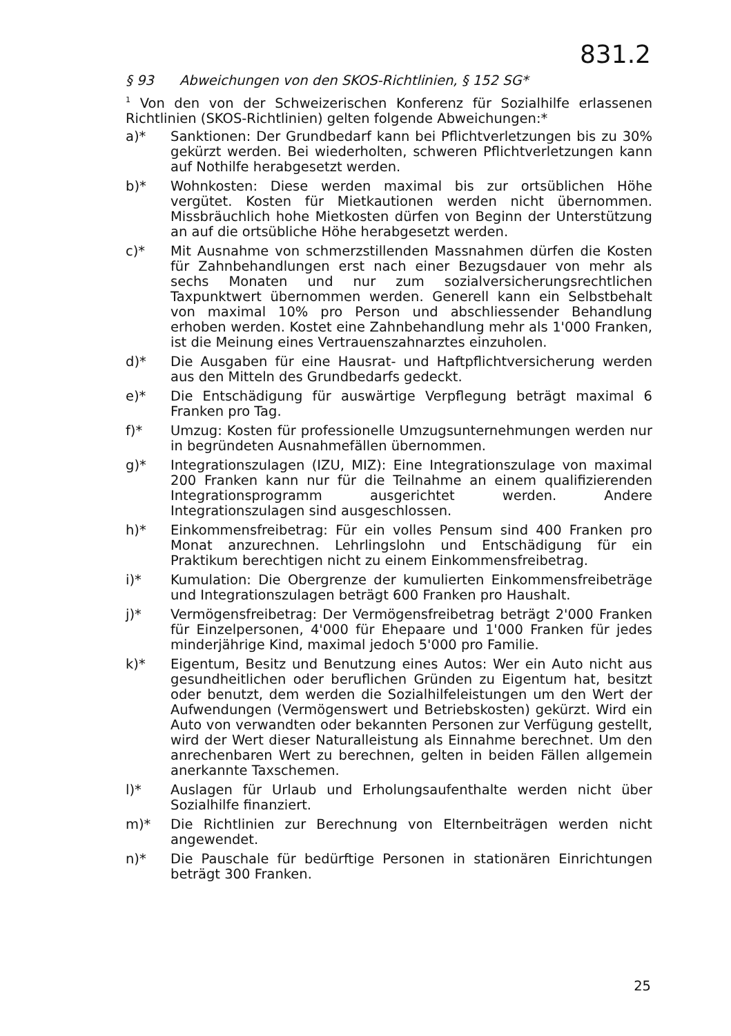831.2
§ 93 Abweichungen von den SKOS-Richtlinien, § 152 SG*
<sup>1</sup> Von den von der Schweizerischen Konferenz für Sozialhilfe erlassenen Richtlinien (SKOS-Richtlinien) gelten folgende Abweichungen:*
a)* Sanktionen: Der Grundbedarf kann bei Pflichtverletzungen bis zu 30% gekürzt werden. Bei wiederholten, schweren Pflichtverletzungen kann auf Nothilfe herabgesetzt werden.
b)* Wohnkosten: Diese werden maximal bis zur ortsüblichen Höhe vergütet. Kosten für Mietkautionen werden nicht übernommen. Missbräuchlich hohe Mietkosten dürfen von Beginn der Unterstützung an auf die ortsübliche Höhe herabgesetzt werden.
c)* Mit Ausnahme von schmerzstillenden Massnahmen dürfen die Kosten für Zahnbehandlungen erst nach einer Bezugsdauer von mehr als sechs Monaten und nur zum sozialversicherungsrechtlichen Taxpunktwert übernommen werden. Generell kann ein Selbstbehalt von maximal 10% pro Person und abschliessender Behandlung erhoben werden. Kostet eine Zahnbehandlung mehr als 1'000 Franken, ist die Meinung eines Vertrauenszahnarztes einzuholen.
d)* Die Ausgaben für eine Hausrat- und Haftpflichtversicherung werden aus den Mitteln des Grundbedarfs gedeckt.
e)* Die Entschädigung für auswärtige Verpflegung beträgt maximal 6 Franken pro Tag.
f)* Umzug: Kosten für professionelle Umzugsunternehmungen werden nur in begründeten Ausnahmefällen übernommen.
g)* Integrationszulagen (IZU, MIZ): Eine Integrationszulage von maximal 200 Franken kann nur für die Teilnahme an einem qualifizierenden Integrationsprogramm ausgerichtet werden. Andere Integrationszulagen sind ausgeschlossen.
h)* Einkommensfreibetrag: Für ein volles Pensum sind 400 Franken pro Monat anzurechnen. Lehrlingslohn und Entschädigung für ein Praktikum berechtigen nicht zu einem Einkommensfreibetrag.
i)* Kumulation: Die Obergrenze der kumulierten Einkommensfreibeträge und Integrationszulagen beträgt 600 Franken pro Haushalt.
j)* Vermögensfreibetrag: Der Vermögensfreibetrag beträgt 2'000 Franken für Einzelpersonen, 4'000 für Ehepaare und 1'000 Franken für jedes minderjährige Kind, maximal jedoch 5'000 pro Familie.
k)* Eigentum, Besitz und Benutzung eines Autos: Wer ein Auto nicht aus gesundheitlichen oder beruflichen Gründen zu Eigentum hat, besitzt oder benutzt, dem werden die Sozialhilfeleistungen um den Wert der Aufwendungen (Vermögenswert und Betriebskosten) gekürzt. Wird ein Auto von verwandten oder bekannten Personen zur Verfügung gestellt, wird der Wert dieser Naturalleistung als Einnahme berechnet. Um den anrechenbaren Wert zu berechnen, gelten in beiden Fällen allgemein anerkannte Taxschemen.
l)* Auslagen für Urlaub und Erholungsaufenthalte werden nicht über Sozialhilfe finanziert.
m)* Die Richtlinien zur Berechnung von Elternbeiträgen werden nicht angewendet.
n)* Die Pauschale für bedürftige Personen in stationären Einrichtungen beträgt 300 Franken.
25